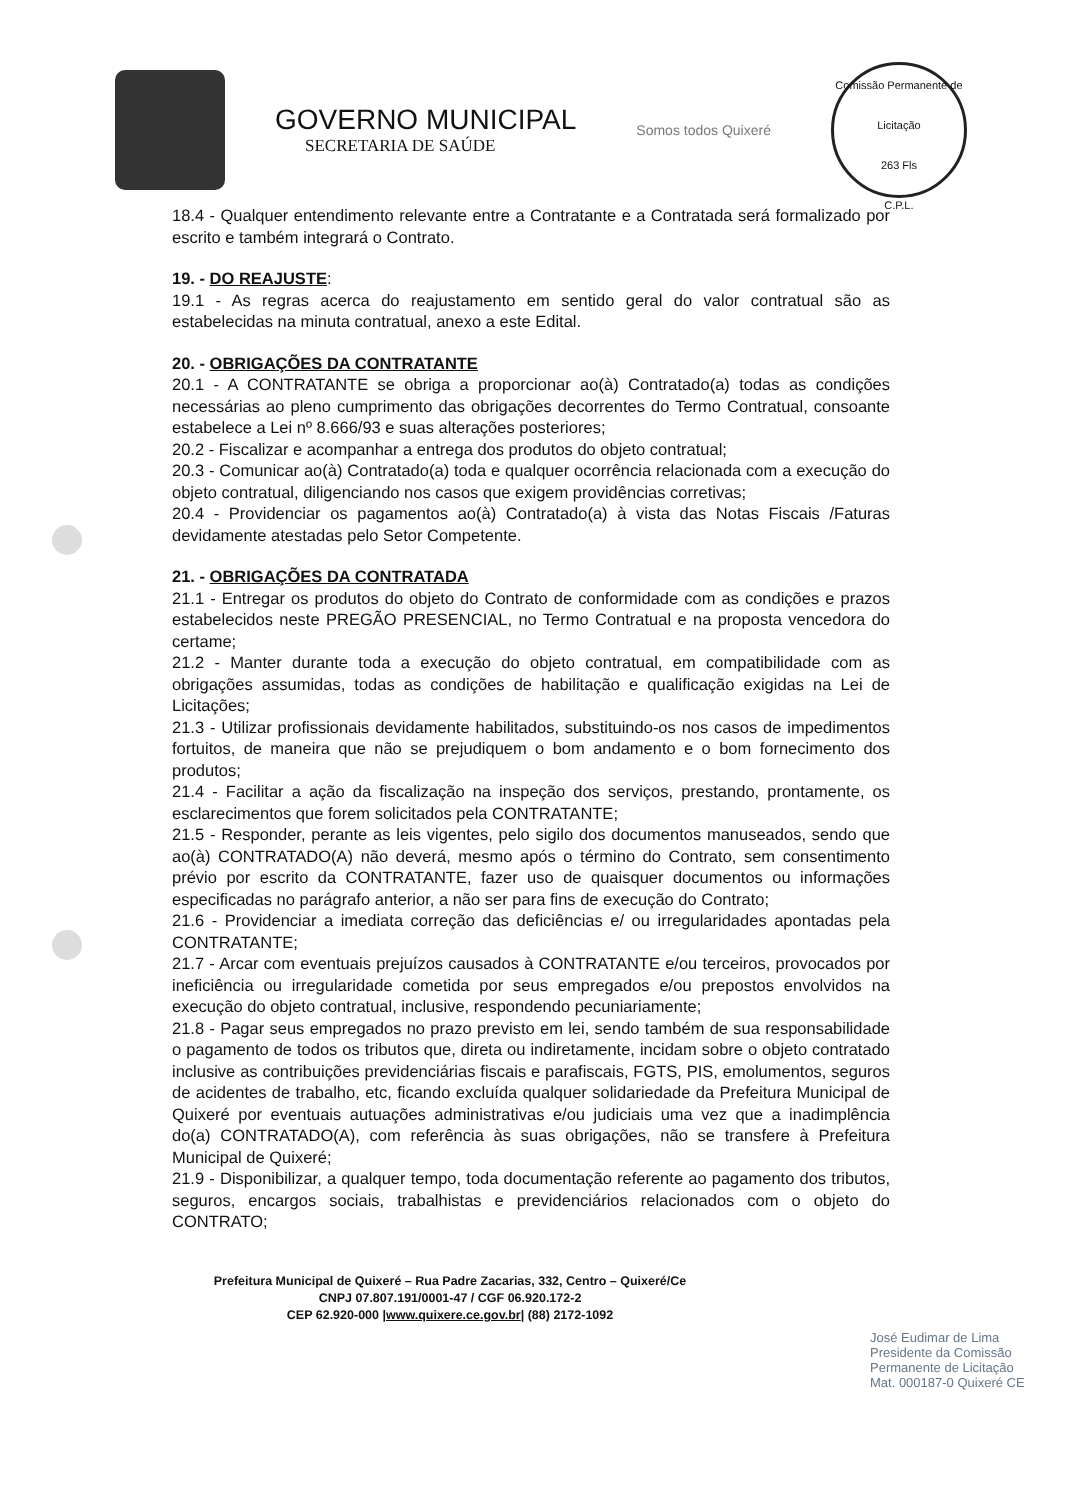GOVERNO MUNICIPAL
SECRETARIA DE SAÚDE
Somos todos Quixeré
Comissão Permanente de Licitação
263 Fls
C.P.L.
18.4 - Qualquer entendimento relevante entre a Contratante e a Contratada será formalizado por escrito e também integrará o Contrato.
19. - DO REAJUSTE:
19.1 - As regras acerca do reajustamento em sentido geral do valor contratual são as estabelecidas na minuta contratual, anexo a este Edital.
20. - OBRIGAÇÕES DA CONTRATANTE
20.1 - A CONTRATANTE se obriga a proporcionar ao(à) Contratado(a) todas as condições necessárias ao pleno cumprimento das obrigações decorrentes do Termo Contratual, consoante estabelece a Lei nº 8.666/93 e suas alterações posteriores;
20.2 - Fiscalizar e acompanhar a entrega dos produtos do objeto contratual;
20.3 - Comunicar ao(à) Contratado(a) toda e qualquer ocorrência relacionada com a execução do objeto contratual, diligenciando nos casos que exigem providências corretivas;
20.4 - Providenciar os pagamentos ao(à) Contratado(a) à vista das Notas Fiscais /Faturas devidamente atestadas pelo Setor Competente.
21. - OBRIGAÇÕES DA CONTRATADA
21.1 - Entregar os produtos do objeto do Contrato de conformidade com as condições e prazos estabelecidos neste PREGÃO PRESENCIAL, no Termo Contratual e na proposta vencedora do certame;
21.2 - Manter durante toda a execução do objeto contratual, em compatibilidade com as obrigações assumidas, todas as condições de habilitação e qualificação exigidas na Lei de Licitações;
21.3 - Utilizar profissionais devidamente habilitados, substituindo-os nos casos de impedimentos fortuitos, de maneira que não se prejudiquem o bom andamento e o bom fornecimento dos produtos;
21.4 - Facilitar a ação da fiscalização na inspeção dos serviços, prestando, prontamente, os esclarecimentos que forem solicitados pela CONTRATANTE;
21.5 - Responder, perante as leis vigentes, pelo sigilo dos documentos manuseados, sendo que ao(à) CONTRATADO(A) não deverá, mesmo após o término do Contrato, sem consentimento prévio por escrito da CONTRATANTE, fazer uso de quaisquer documentos ou informações especificadas no parágrafo anterior, a não ser para fins de execução do Contrato;
21.6 - Providenciar a imediata correção das deficiências e/ ou irregularidades apontadas pela CONTRATANTE;
21.7 - Arcar com eventuais prejuízos causados à CONTRATANTE e/ou terceiros, provocados por ineficiência ou irregularidade cometida por seus empregados e/ou prepostos envolvidos na execução do objeto contratual, inclusive, respondendo pecuniariamente;
21.8 - Pagar seus empregados no prazo previsto em lei, sendo também de sua responsabilidade o pagamento de todos os tributos que, direta ou indiretamente, incidam sobre o objeto contratado inclusive as contribuições previdenciárias fiscais e parafiscais, FGTS, PIS, emolumentos, seguros de acidentes de trabalho, etc, ficando excluída qualquer solidariedade da Prefeitura Municipal de Quixeré por eventuais autuações administrativas e/ou judiciais uma vez que a inadimplência do(a) CONTRATADO(A), com referência às suas obrigações, não se transfere à Prefeitura Municipal de Quixeré;
21.9 - Disponibilizar, a qualquer tempo, toda documentação referente ao pagamento dos tributos, seguros, encargos sociais, trabalhistas e previdenciários relacionados com o objeto do CONTRATO;
Prefeitura Municipal de Quixeré – Rua Padre Zacarias, 332, Centro – Quixeré/Ce
CNPJ 07.807.191/0001-47 / CGF 06.920.172-2
CEP 62.920-000 |www.quixere.ce.gov.br| (88) 2172-1092
José Eudimar de Lima
Presidente da Comissão
Permanente de Licitação
Mat. 000187-0 Quixeré CE